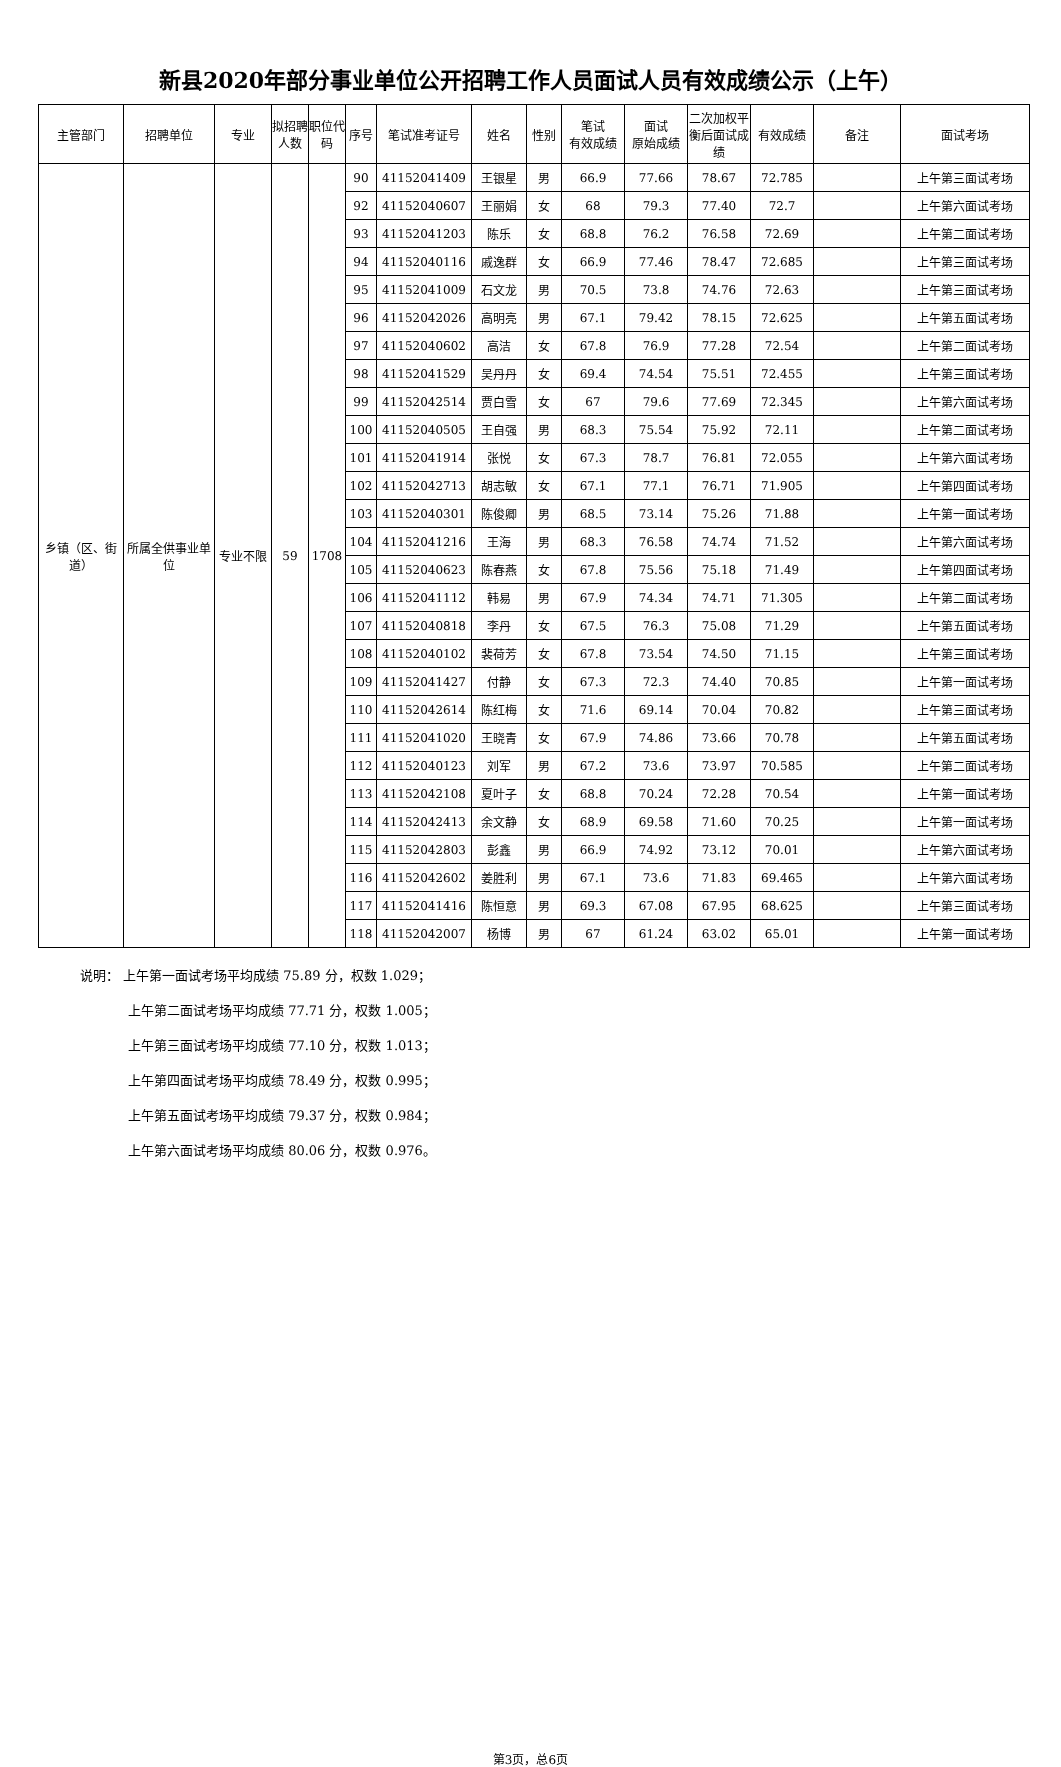新县2020年部分事业单位公开招聘工作人员面试人员有效成绩公示（上午）
| 主管部门 | 招聘单位 | 专业 | 拟招聘人数 | 职位代码 | 序号 | 笔试准考证号 | 姓名 | 性别 | 笔试 有效成绩 | 面试 原始成绩 | 二次加权平衡后面试成绩 | 有效成绩 | 备注 | 面试考场 |
| --- | --- | --- | --- | --- | --- | --- | --- | --- | --- | --- | --- | --- | --- | --- |
| 乡镇（区、街道） | 所属全供事业单位 | 专业不限 | 59 | 1708 | 90 | 41152041409 | 王银星 | 男 | 66.9 | 77.66 | 78.67 | 72.785 | | 上午第三面试考场 |
| | | | | | 92 | 41152040607 | 王丽娟 | 女 | 68 | 79.3 | 77.40 | 72.7 | | 上午第六面试考场 |
| | | | | | 93 | 41152041203 | 陈乐 | 女 | 68.8 | 76.2 | 76.58 | 72.69 | | 上午第二面试考场 |
| | | | | | 94 | 41152040116 | 戚逸群 | 女 | 66.9 | 77.46 | 78.47 | 72.685 | | 上午第三面试考场 |
| | | | | | 95 | 41152041009 | 石文龙 | 男 | 70.5 | 73.8 | 74.76 | 72.63 | | 上午第三面试考场 |
| | | | | | 96 | 41152042026 | 高明亮 | 男 | 67.1 | 79.42 | 78.15 | 72.625 | | 上午第五面试考场 |
| | | | | | 97 | 41152040602 | 高洁 | 女 | 67.8 | 76.9 | 77.28 | 72.54 | | 上午第二面试考场 |
| | | | | | 98 | 41152041529 | 吴丹丹 | 女 | 69.4 | 74.54 | 75.51 | 72.455 | | 上午第三面试考场 |
| | | | | | 99 | 41152042514 | 贾白雪 | 女 | 67 | 79.6 | 77.69 | 72.345 | | 上午第六面试考场 |
| | | | | | 100 | 41152040505 | 王自强 | 男 | 68.3 | 75.54 | 75.92 | 72.11 | | 上午第二面试考场 |
| | | | | | 101 | 41152041914 | 张悦 | 女 | 67.3 | 78.7 | 76.81 | 72.055 | | 上午第六面试考场 |
| | | | | | 102 | 41152042713 | 胡志敏 | 女 | 67.1 | 77.1 | 76.71 | 71.905 | | 上午第四面试考场 |
| | | | | | 103 | 41152040301 | 陈俊卿 | 男 | 68.5 | 73.14 | 75.26 | 71.88 | | 上午第一面试考场 |
| | | | | | 104 | 41152041216 | 王海 | 男 | 68.3 | 76.58 | 74.74 | 71.52 | | 上午第六面试考场 |
| | | | | | 105 | 41152040623 | 陈春燕 | 女 | 67.8 | 75.56 | 75.18 | 71.49 | | 上午第四面试考场 |
| | | | | | 106 | 41152041112 | 韩易 | 男 | 67.9 | 74.34 | 74.71 | 71.305 | | 上午第二面试考场 |
| | | | | | 107 | 41152040818 | 李丹 | 女 | 67.5 | 76.3 | 75.08 | 71.29 | | 上午第五面试考场 |
| | | | | | 108 | 41152040102 | 裴荷芳 | 女 | 67.8 | 73.54 | 74.50 | 71.15 | | 上午第三面试考场 |
| | | | | | 109 | 41152041427 | 付静 | 女 | 67.3 | 72.3 | 74.40 | 70.85 | | 上午第一面试考场 |
| | | | | | 110 | 41152042614 | 陈红梅 | 女 | 71.6 | 69.14 | 70.04 | 70.82 | | 上午第三面试考场 |
| | | | | | 111 | 41152041020 | 王晓青 | 女 | 67.9 | 74.86 | 73.66 | 70.78 | | 上午第五面试考场 |
| | | | | | 112 | 41152040123 | 刘军 | 男 | 67.2 | 73.6 | 73.97 | 70.585 | | 上午第二面试考场 |
| | | | | | 113 | 41152042108 | 夏叶子 | 女 | 68.8 | 70.24 | 72.28 | 70.54 | | 上午第一面试考场 |
| | | | | | 114 | 41152042413 | 余文静 | 女 | 68.9 | 69.58 | 71.60 | 70.25 | | 上午第一面试考场 |
| | | | | | 115 | 41152042803 | 彭鑫 | 男 | 66.9 | 74.92 | 73.12 | 70.01 | | 上午第六面试考场 |
| | | | | | 116 | 41152042602 | 姜胜利 | 男 | 67.1 | 73.6 | 71.83 | 69.465 | | 上午第六面试考场 |
| | | | | | 117 | 41152041416 | 陈恒意 | 男 | 69.3 | 67.08 | 67.95 | 68.625 | | 上午第三面试考场 |
| | | | | | 118 | 41152042007 | 杨博 | 男 | 67 | 61.24 | 63.02 | 65.01 | | 上午第一面试考场 |
说明： 上午第一面试考场平均成绩 75.89 分，权数 1.029；
上午第二面试考场平均成绩 77.71 分，权数 1.005；
上午第三面试考场平均成绩 77.10 分，权数 1.013；
上午第四面试考场平均成绩 78.49 分，权数 0.995；
上午第五面试考场平均成绩 79.37 分，权数 0.984；
上午第六面试考场平均成绩 80.06 分，权数 0.976。
第3页，总6页